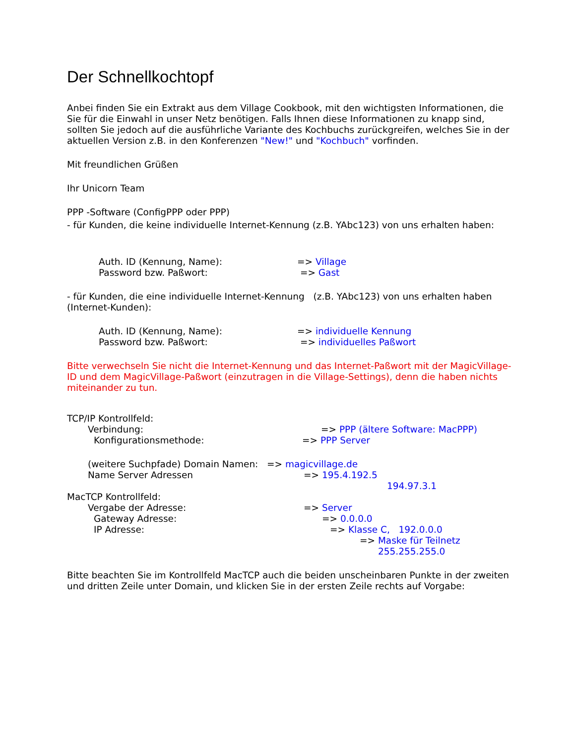Der Schnellkochtopf
Anbei finden Sie ein Extrakt aus dem Village Cookbook, mit den wichtigsten Informationen, die Sie für die Einwahl in unser Netz benötigen. Falls Ihnen diese Informationen zu knapp sind, sollten Sie jedoch auf die ausführliche Variante des Kochbuchs zurückgreifen, welches Sie in der aktuellen Version z.B. in den Konferenzen "New!" und "Kochbuch" vorfinden.
Mit freundlichen Grüßen
Ihr Unicorn Team
PPP -Software (ConfigPPP oder PPP)
- für Kunden, die keine individuelle Internet-Kennung (z.B. YAbc123) von uns erhalten haben:
Auth. ID (Kennung, Name): => Village
Password bzw. Paßwort: => Gast
- für Kunden, die eine individuelle Internet-Kennung (z.B. YAbc123) von uns erhalten haben (Internet-Kunden):
Auth. ID (Kennung, Name): => individuelle Kennung
Password bzw. Paßwort: => individuelles Paßwort
Bitte verwechseln Sie nicht die Internet-Kennung und das Internet-Paßwort mit der MagicVillage-ID und dem MagicVillage-Paßwort (einzutragen in die Village-Settings), denn die haben nichts miteinander zu tun.
TCP/IP Kontrollfeld:
Verbindung: => PPP (ältere Software: MacPPP)
Konfigurationsmethode: => PPP Server
(weitere Suchpfade) Domain Namen: => magicvillage.de
Name Server Adressen => 195.4.192.5
194.97.3.1
MacTCP Kontrollfeld:
Vergabe der Adresse: => Server
Gateway Adresse: => 0.0.0.0
IP Adresse: => Klasse C, 192.0.0.0
=> Maske für Teilnetz
255.255.255.0
Bitte beachten Sie im Kontrollfeld MacTCP auch die beiden unscheinbaren Punkte in der zweiten und dritten Zeile unter Domain, und klicken Sie in der ersten Zeile rechts auf Vorgabe: